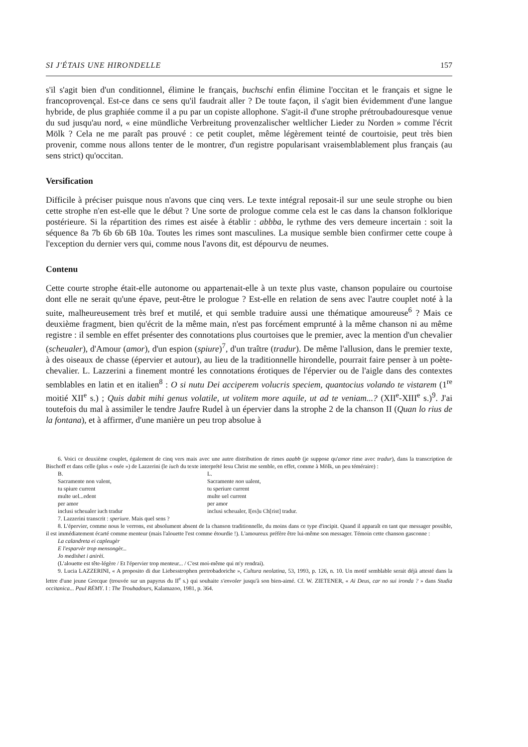SI J'ÉTAIS UNE HIRONDELLE 157
s'il s'agit bien d'un conditionnel, élimine le français, buchschi enfin élimine l'occitan et le français et signe le francoprovençal. Est-ce dans ce sens qu'il faudrait aller ? De toute façon, il s'agit bien évidemment d'une langue hybride, de plus graphiée comme il a pu par un copiste allophone. S'agit-il d'une strophe prétroubadouresque venue du sud jusqu'au nord, « eine mündliche Verbreitung provenzalischer weltlicher Lieder zu Norden » comme l'écrit Mölk ? Cela ne me paraît pas prouvé : ce petit couplet, même légèrement teinté de courtoisie, peut très bien provenir, comme nous allons tenter de le montrer, d'un registre popularisant vraisemblablement plus français (au sens strict) qu'occitan.
Versification
Difficile à préciser puisque nous n'avons que cinq vers. Le texte intégral reposait-il sur une seule strophe ou bien cette strophe n'en est-elle que le début ? Une sorte de prologue comme cela est le cas dans la chanson folklorique postérieure. Si la répartition des rimes est aisée à établir : abbba, le rythme des vers demeure incertain : soit la séquence 8a 7b 6b 6b 6B 10a. Toutes les rimes sont masculines. La musique semble bien confirmer cette coupe à l'exception du dernier vers qui, comme nous l'avons dit, est dépourvu de neumes.
Contenu
Cette courte strophe était-elle autonome ou appartenait-elle à un texte plus vaste, chanson populaire ou courtoise dont elle ne serait qu'une épave, peut-être le prologue ? Est-elle en relation de sens avec l'autre couplet noté à la suite, malheureusement très bref et mutilé, et qui semble traduire aussi une thématique amoureuse<sup>6</sup> ? Mais ce deuxième fragment, bien qu'écrit de la même main, n'est pas forcément emprunté à la même chanson ni au même registre : il semble en effet présenter des connotations plus courtoises que le premier, avec la mention d'un chevalier (scheualer), d'Amour (amor), d'un espion (spiure)<sup>7</sup>, d'un traître (tradur). De même l'allusion, dans le premier texte, à des oiseaux de chasse (épervier et autour), au lieu de la traditionnelle hirondelle, pourrait faire penser à un poète-chevalier. L. Lazzerini a finement montré les connotations érotiques de l'épervier ou de l'aigle dans des contextes semblables en latin et en italien<sup>8</sup> : O si nutu Dei acciperem volucris speciem, quantocius volando te vistarem (1<sup>re</sup> moitié XII<sup>e</sup> s.) ; Quis dabit mihi genus volatile, ut volitem more aquile, ut ad te veniam...? (XII<sup>e</sup>-XIII<sup>e</sup> s.)<sup>9</sup>. J'ai toutefois du mal à assimiler le tendre Jaufre Rudel à un épervier dans la strophe 2 de la chanson II (Quan lo rius de la fontana), et à affirmer, d'une manière un peu trop absolue à
6. Voici ce deuxième couplet, également de cinq vers mais avec une autre distribution de rimes aaabb (je suppose qu'amor rime avec tradur), dans la transcription de Bischoff et dans celle (plus « osée ») de Lazzerini (le iuch du texte interprété Iesu Christ me semble, en effet, comme à Mölk, un peu téméraire) :
B. L. Sacramente non valent, Sacramente non ualent, tu spiure current tu speriure current multe uel...edent multe uel current per amor per amor inclusi scheualer iuch tradur inclusi scheualer, I[es]u Ch[rist] tradur.
7. Lazzerini transcrit : speriure. Mais quel sens ?
8. L'épervier, comme nous le verrons, est absolument absent de la chanson traditionnelle, du moins dans ce type d'incipit. Quand il apparaît en tant que messager possible, il est immédiatement écarté comme menteur (mais l'alouette l'est comme étourdie !). L'amoureux préfère être lui-même son messager. Témoin cette chanson gasconne :
La calandreta ei capleugèr
E l'esparvèr trop mensongèr...
Jo medishet i anirèi.
(L'alouette est tête-légère / Et l'épervier trop menteur... / C'est moi-même qui m'y rendrai).
9. Lucia LAZZERINI, « A proposito di due Liebesstrophen pretrobadoriche », Cultura neolatina, 53, 1993, p. 126, n. 10. Un motif semblable serait déjà attesté dans la lettre d'une jeune Grecque (trouvée sur un papyrus du II<sup>e</sup> s.) qui souhaite s'envoler jusqu'à son bien-aimé. Cf. W. ZIETENER, « Ai Deus, car no sui ironda ? » dans Studia occitanica... Paul RÉMY. I : The Troubadours, Kalamazoo, 1981, p. 364.